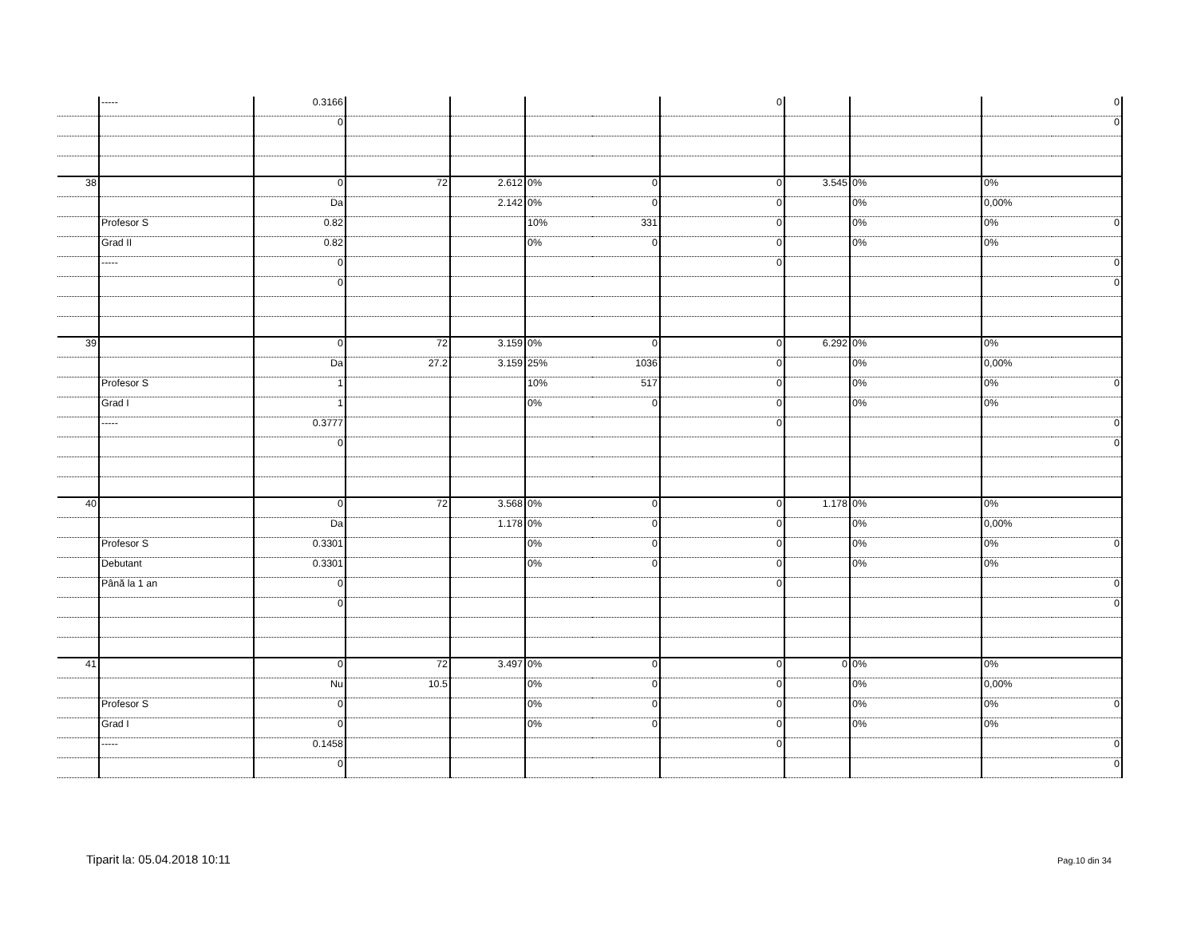| | ----- | 0.3166 | | | | | 0 | | | | 0 |
| | | 0 | | | | | | | | | 0 |
| 38 | | 0 | 72 | 2.612 | 0% | 0 | 0 | 3.545 | 0% | 0% | |
| | | Da | | 2.142 | 0% | 0 | 0 | | 0% | 0,00% | |
| | Profesor S | 0.82 | | | 10% | 331 | 0 | | 0% | 0% | 0 |
| | Grad II | 0.82 | | | 0% | 0 | 0 | | 0% | 0% | |
| | ----- | 0 | | | | | 0 | | | | 0 |
| | | 0 | | | | | | | | | 0 |
| 39 | | 0 | 72 | 3.159 | 0% | 0 | 0 | 6.292 | 0% | 0% | |
| | | Da | 27.2 | 3.159 | 25% | 1036 | 0 | | 0% | 0,00% | |
| | Profesor S | 1 | | | 10% | 517 | 0 | | 0% | 0% | 0 |
| | Grad I | 1 | | | 0% | 0 | 0 | | 0% | 0% | |
| | ----- | 0.3777 | | | | | 0 | | | | 0 |
| | | 0 | | | | | | | | | 0 |
| 40 | | 0 | 72 | 3.568 | 0% | 0 | 0 | 1.178 | 0% | 0% | |
| | | Da | | 1.178 | 0% | 0 | 0 | | 0% | 0,00% | |
| | Profesor S | 0.3301 | | | 0% | 0 | 0 | | 0% | 0% | 0 |
| | Debutant | 0.3301 | | | 0% | 0 | 0 | | 0% | 0% | |
| | Până la 1 an | 0 | | | | | 0 | | | | 0 |
| | | 0 | | | | | | | | | 0 |
| 41 | | 0 | 72 | 3.497 | 0% | 0 | 0 | 0 | 0% | 0% | |
| | | Nu | 10.5 | | 0% | 0 | 0 | | 0% | 0,00% | |
| | Profesor S | 0 | | | 0% | 0 | 0 | | 0% | 0% | 0 |
| | Grad I | 0 | | | 0% | 0 | 0 | | 0% | 0% | |
| | ----- | 0.1458 | | | | | 0 | | | | 0 |
| | | 0 | | | | | | | | | 0 |
Tiparit la: 05.04.2018 10:11 Pag.10 din 34